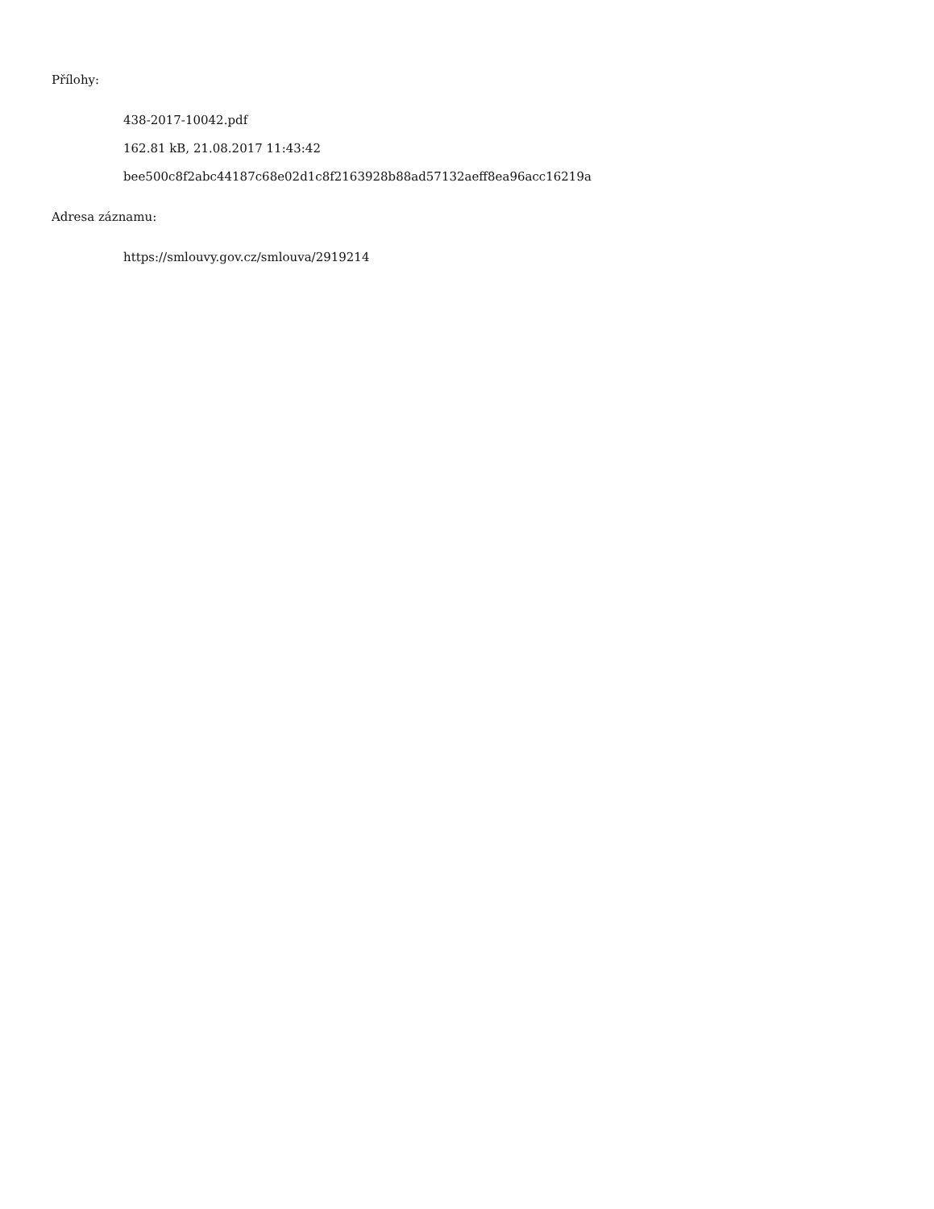Přílohy:
438-2017-10042.pdf
162.81 kB, 21.08.2017 11:43:42
bee500c8f2abc44187c68e02d1c8f2163928b88ad57132aeff8ea96acc16219a
Adresa záznamu:
https://smlouvy.gov.cz/smlouva/2919214